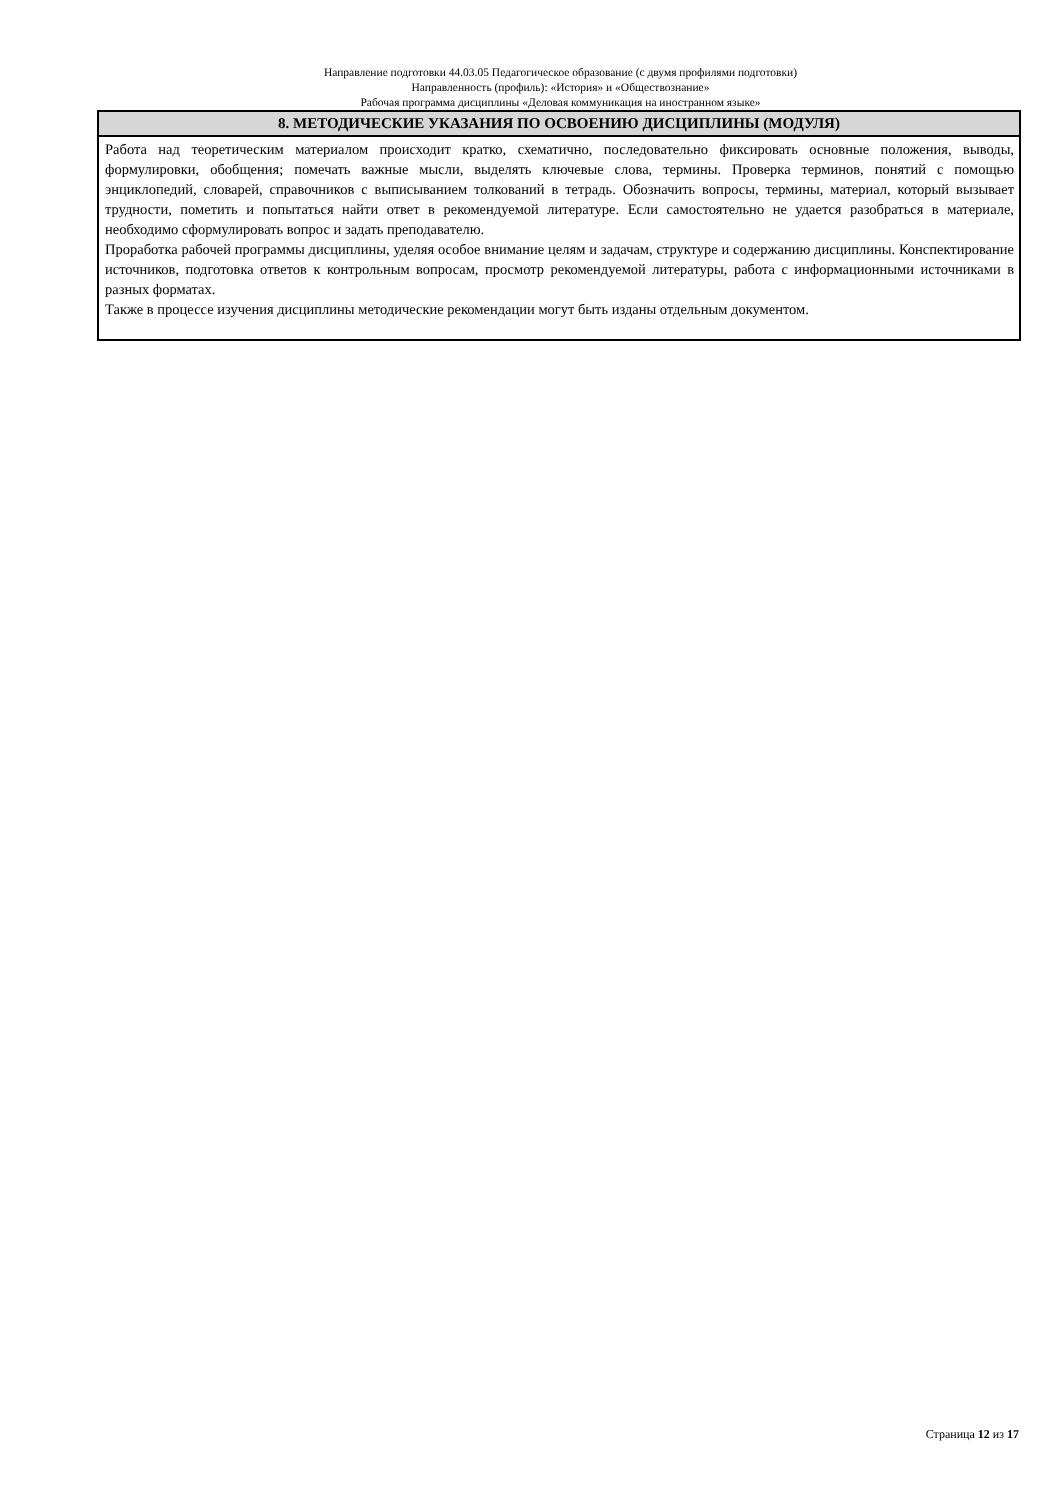Направление подготовки 44.03.05 Педагогическое образование (с двумя профилями подготовки)
Направленность (профиль): «История» и «Обществознание»
Рабочая программа дисциплины «Деловая коммуникация на иностранном языке»
| 8. МЕТОДИЧЕСКИЕ УКАЗАНИЯ ПО ОСВОЕНИЮ ДИСЦИПЛИНЫ (МОДУЛЯ) |
| --- |
| Работа над теоретическим материалом происходит кратко, схематично, последовательно фиксировать основные положения, выводы, формулировки, обобщения; помечать важные мысли, выделять ключевые слова, термины. Проверка терминов, понятий с помощью энциклопедий, словарей, справочников с выписыванием толкований в тетрадь. Обозначить вопросы, термины, материал, который вызывает трудности, пометить и попытаться найти ответ в рекомендуемой литературе. Если самостоятельно не удается разобраться в материале, необходимо сформулировать вопрос и задать преподавателю. Проработка рабочей программы дисциплины, уделяя особое внимание целям и задачам, структуре и содержанию дисциплины. Конспектирование источников, подготовка ответов к контрольным вопросам, просмотр рекомендуемой литературы, работа с информационными источниками в разных форматах. Также в процессе изучения дисциплины методические рекомендации могут быть изданы отдельным документом. |
Страница 12 из 17